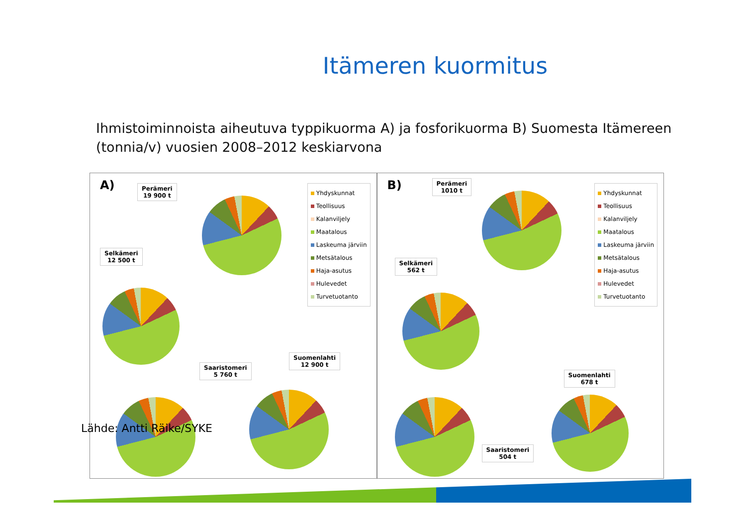Itämeren kuormitus
Ihmistoiminnoista aiheutuva typpikuorma A) ja fosforikuorma B) Suomesta Itämereen
(tonnia/v) vuosien 2008–2012 keskiarvona
A)
Perämeri
19 900 t
Selkämeri
12 500 t
Saaristomeri
5 760 t
Suomenlahti
12 900 t
Yhdyskunnat
Teollisuus
Kalanviljely
Maatalous
Laskeuma järviin
Metsätalous
Haja-asutus
Hulevedet
Turvetuotanto
B)
Perämeri
1010 t
Selkämeri
562 t
Saaristomeri
504 t
Suomenlahti
678 t
Yhdyskunnat
Teollisuus
Kalanviljely
Maatalous
Laskeuma järviin
Metsätalous
Haja-asutus
Hulevedet
Turvetuotanto
Lähde: Antti Räike/SYKE